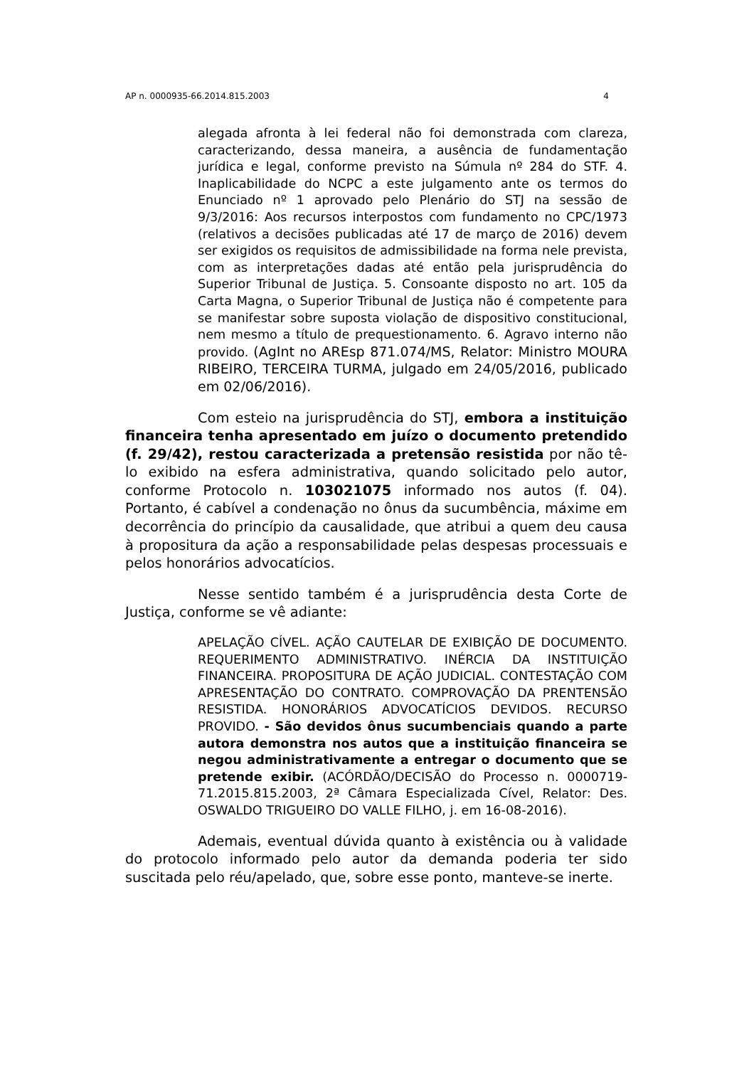AP n. 0000935-66.2014.815.2003 4
alegada afronta à lei federal não foi demonstrada com clareza, caracterizando, dessa maneira, a ausência de fundamentação jurídica e legal, conforme previsto na Súmula nº 284 do STF. 4. Inaplicabilidade do NCPC a este julgamento ante os termos do Enunciado nº 1 aprovado pelo Plenário do STJ na sessão de 9/3/2016: Aos recursos interpostos com fundamento no CPC/1973 (relativos a decisões publicadas até 17 de março de 2016) devem ser exigidos os requisitos de admissibilidade na forma nele prevista, com as interpretações dadas até então pela jurisprudência do Superior Tribunal de Justiça. 5. Consoante disposto no art. 105 da Carta Magna, o Superior Tribunal de Justiça não é competente para se manifestar sobre suposta violação de dispositivo constitucional, nem mesmo a título de prequestionamento. 6. Agravo interno não provido. (AgInt no AREsp 871.074/MS, Relator: Ministro MOURA RIBEIRO, TERCEIRA TURMA, julgado em 24/05/2016, publicado em 02/06/2016).
Com esteio na jurisprudência do STJ, embora a instituição financeira tenha apresentado em juízo o documento pretendido (f. 29/42), restou caracterizada a pretensão resistida por não tê-lo exibido na esfera administrativa, quando solicitado pelo autor, conforme Protocolo n. 103021075 informado nos autos (f. 04). Portanto, é cabível a condenação no ônus da sucumbência, máxime em decorrência do princípio da causalidade, que atribui a quem deu causa à propositura da ação a responsabilidade pelas despesas processuais e pelos honorários advocatícios.
Nesse sentido também é a jurisprudência desta Corte de Justiça, conforme se vê adiante:
APELAÇÃO CÍVEL. AÇÃO CAUTELAR DE EXIBIÇÃO DE DOCUMENTO. REQUERIMENTO ADMINISTRATIVO. INÉRCIA DA INSTITUIÇÃO FINANCEIRA. PROPOSITURA DE AÇÃO JUDICIAL. CONTESTAÇÃO COM APRESENTAÇÃO DO CONTRATO. COMPROVAÇÃO DA PRENTENSÃO RESISTIDA. HONORÁRIOS ADVOCATÍCIOS DEVIDOS. RECURSO PROVIDO. - São devidos ônus sucumbenciais quando a parte autora demonstra nos autos que a instituição financeira se negou administrativamente a entregar o documento que se pretende exibir. (ACÓRDÃO/DECISÃO do Processo n. 0000719-71.2015.815.2003, 2ª Câmara Especializada Cível, Relator: Des. OSWALDO TRIGUEIRO DO VALLE FILHO, j. em 16-08-2016).
Ademais, eventual dúvida quanto à existência ou à validade do protocolo informado pelo autor da demanda poderia ter sido suscitada pelo réu/apelado, que, sobre esse ponto, manteve-se inerte.